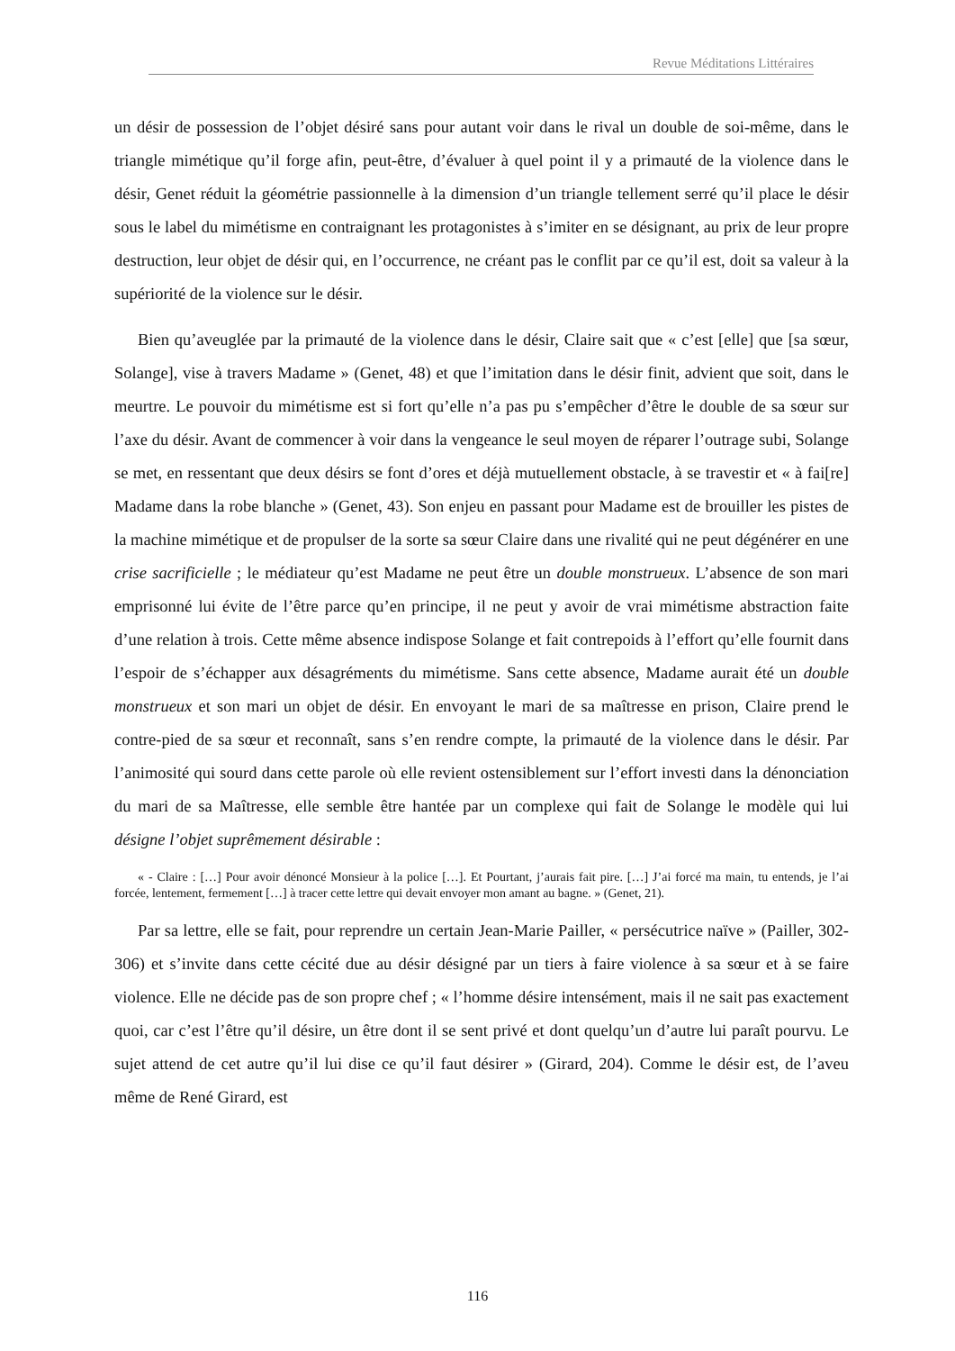Revue Méditations Littéraires
un désir de possession de l’objet désiré sans pour autant voir dans le rival un double de soi-même, dans le triangle mimétique qu’il forge afin, peut-être, d’évaluer à quel point il y a primauté de la violence dans le désir, Genet réduit la géométrie passionnelle à la dimension d’un triangle tellement serré qu’il place le désir sous le label du mimétisme en contraignant les protagonistes à s’imiter en se désignant, au prix de leur propre destruction, leur objet de désir qui, en l’occurrence, ne créant pas le conflit par ce qu’il est, doit sa valeur à la supériorité de la violence sur le désir.
Bien qu’aveuglée par la primauté de la violence dans le désir, Claire sait que « c’est [elle] que [sa sœur, Solange], vise à travers Madame » (Genet, 48) et que l’imitation dans le désir finit, advient que soit, dans le meurtre. Le pouvoir du mimétisme est si fort qu’elle n’a pas pu s’empêcher d’être le double de sa sœur sur l’axe du désir. Avant de commencer à voir dans la vengeance le seul moyen de réparer l’outrage subi, Solange se met, en ressentant que deux désirs se font d’ores et déjà mutuellement obstacle, à se travestir et « à fai[re] Madame dans la robe blanche » (Genet, 43). Son enjeu en passant pour Madame est de brouiller les pistes de la machine mimétique et de propulser de la sorte sa sœur Claire dans une rivalité qui ne peut dégénérer en une crise sacrificielle ; le médiateur qu’est Madame ne peut être un double monstrueux. L’absence de son mari emprisonné lui évite de l’être parce qu’en principe, il ne peut y avoir de vrai mimétisme abstraction faite d’une relation à trois. Cette même absence indispose Solange et fait contrepoids à l’effort qu’elle fournit dans l’espoir de s’échapper aux désagréments du mimétisme. Sans cette absence, Madame aurait été un double monstrueux et son mari un objet de désir. En envoyant le mari de sa maîtresse en prison, Claire prend le contre-pied de sa sœur et reconnaît, sans s’en rendre compte, la primauté de la violence dans le désir. Par l’animosité qui sourd dans cette parole où elle revient ostensiblement sur l’effort investi dans la dénonciation du mari de sa Maîtresse, elle semble être hantée par un complexe qui fait de Solange le modèle qui lui désigne l’objet suprêmement désirable :
« - Claire : […] Pour avoir dénoncé Monsieur à la police […]. Et Pourtant, j’aurais fait pire. […] J’ai forcé ma main, tu entends, je l’ai forcée, lentement, fermement […] à tracer cette lettre qui devait envoyer mon amant au bagne. » (Genet, 21).
Par sa lettre, elle se fait, pour reprendre un certain Jean-Marie Pailler, « persécutrice naïve » (Pailler, 302-306) et s’invite dans cette cécité due au désir désigné par un tiers à faire violence à sa sœur et à se faire violence. Elle ne décide pas de son propre chef ; « l’homme désire intensément, mais il ne sait pas exactement quoi, car c’est l’être qu’il désire, un être dont il se sent privé et dont quelqu’un d’autre lui paraît pourvu. Le sujet attend de cet autre qu’il lui dise ce qu’il faut désirer » (Girard, 204). Comme le désir est, de l’aveu même de René Girard, est
116